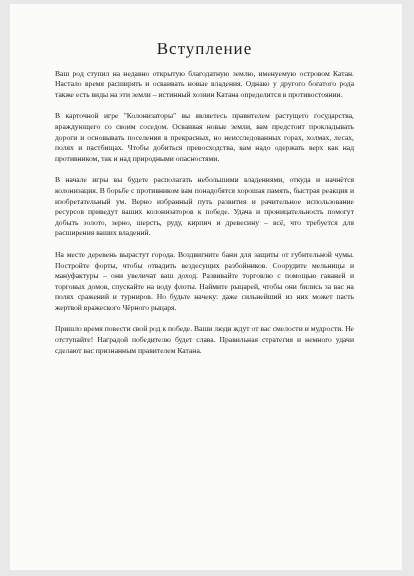Вступление
Ваш род ступил на недавно открытую благодатную землю, именуемую островом Катан. Настало время расширять и осваивать новые владения. Однако у другого богатого рода также есть виды на эти земли – истинный хозяин Катана определится в противостоянии.
В карточной игре "Колонизаторы" вы являетесь правителем растущего государства, враждующего со своим соседом. Осваивая новые земли, вам предстоит прокладывать дороги и основывать поселения в прекрасных, но неисследованных горах, холмах, лесах, полях и пастбищах. Чтобы добиться превосходства, вам надо одержать верх как над противником, так и над природными опасностями.
В начале игры вы будете располагать небольшими владениями, откуда и начнётся колонизация. В борьбе с противником вам понадобятся хорошая память, быстрая реакция и изобретательный ум. Верно избранный путь развития и рачительное использование ресурсов приведут ваших колонизаторов к победе. Удача и проницательность помогут добыть золото, зерно, шерсть, руду, кирпич и древесину – всё, что требуется для расширения ваших владений.
На месте деревень вырастут города. Воздвигните бани для защиты от губительной чумы. Постройте форты, чтобы отвадить вездесущих разбойников. Соорудите мельницы и мануфактуры – они увеличат ваш доход. Развивайте торговлю с помощью гаваней и торговых домов, спускайте на воду флоты. Наймите рыцарей, чтобы они бились за вас на полях сражений и турниров. Но будьте начеку: даже сильнейший из них может пасть жертвой вражеского Чёрного рыцаря.
Пришло время повести свой род к победе. Ваши люди ждут от вас смелости и мудрости. Не отступайте! Наградой победителю будет слава. Правильная стратегия и немного удачи сделают вас признанным правителем Катана.